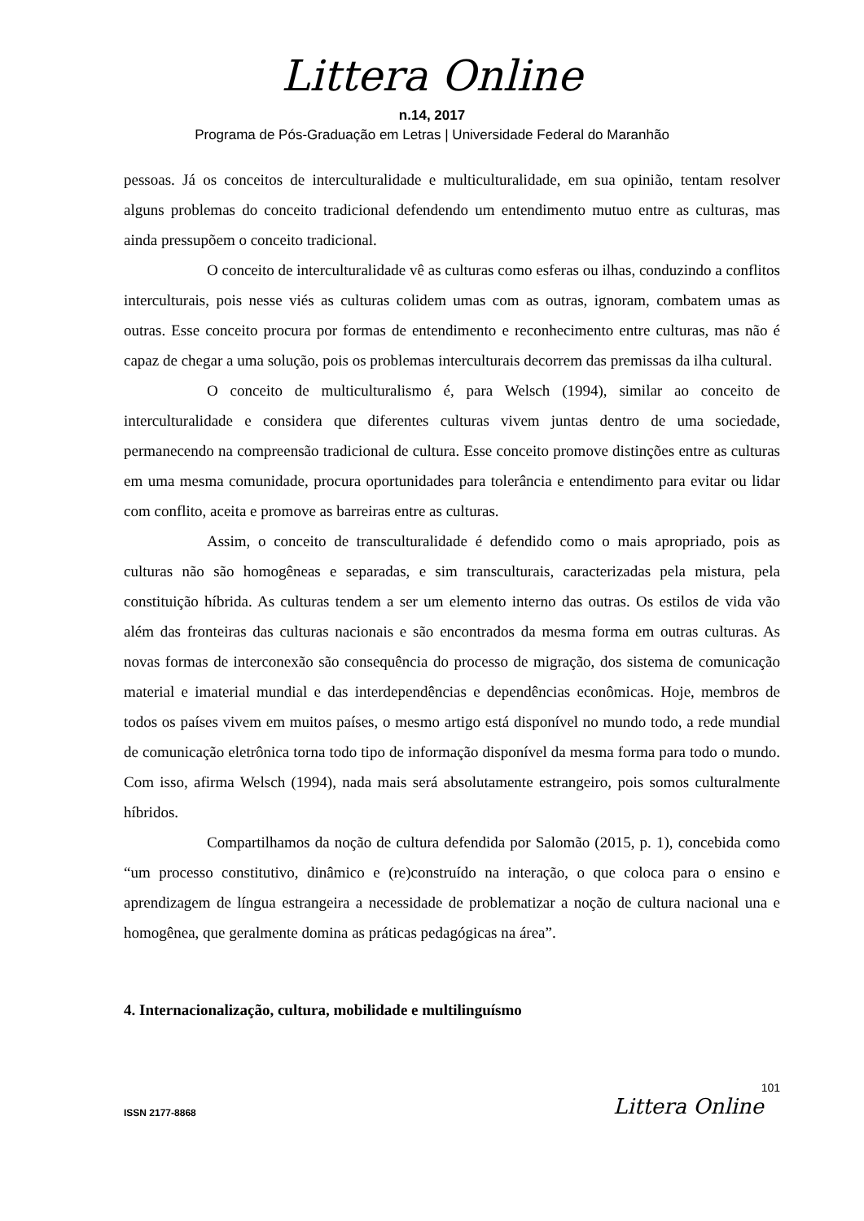Littera Online
n.14, 2017
Programa de Pós-Graduação em Letras | Universidade Federal do Maranhão
pessoas. Já os conceitos de interculturalidade e multiculturalidade, em sua opinião, tentam resolver alguns problemas do conceito tradicional defendendo um entendimento mutuo entre as culturas, mas ainda pressupõem o conceito tradicional.
O conceito de interculturalidade vê as culturas como esferas ou ilhas, conduzindo a conflitos interculturais, pois nesse viés as culturas colidem umas com as outras, ignoram, combatem umas as outras. Esse conceito procura por formas de entendimento e reconhecimento entre culturas, mas não é capaz de chegar a uma solução, pois os problemas interculturais decorrem das premissas da ilha cultural.
O conceito de multiculturalismo é, para Welsch (1994), similar ao conceito de interculturalidade e considera que diferentes culturas vivem juntas dentro de uma sociedade, permanecendo na compreensão tradicional de cultura. Esse conceito promove distinções entre as culturas em uma mesma comunidade, procura oportunidades para tolerância e entendimento para evitar ou lidar com conflito, aceita e promove as barreiras entre as culturas.
Assim, o conceito de transculturalidade é defendido como o mais apropriado, pois as culturas não são homogêneas e separadas, e sim transculturais, caracterizadas pela mistura, pela constituição híbrida. As culturas tendem a ser um elemento interno das outras. Os estilos de vida vão além das fronteiras das culturas nacionais e são encontrados da mesma forma em outras culturas. As novas formas de interconexão são consequência do processo de migração, dos sistema de comunicação material e imaterial mundial e das interdependências e dependências econômicas. Hoje, membros de todos os países vivem em muitos países, o mesmo artigo está disponível no mundo todo, a rede mundial de comunicação eletrônica torna todo tipo de informação disponível da mesma forma para todo o mundo. Com isso, afirma Welsch (1994), nada mais será absolutamente estrangeiro, pois somos culturalmente híbridos.
Compartilhamos da noção de cultura defendida por Salomão (2015, p. 1), concebida como “um processo constitutivo, dinâmico e (re)construído na interação, o que coloca para o ensino e aprendizagem de língua estrangeira a necessidade de problematizar a noção de cultura nacional una e homogênea, que geralmente domina as práticas pedagógicas na área”.
4. Internacionalização, cultura, mobilidade e multilinguísmo
101
ISSN 2177-8868 Littera Online